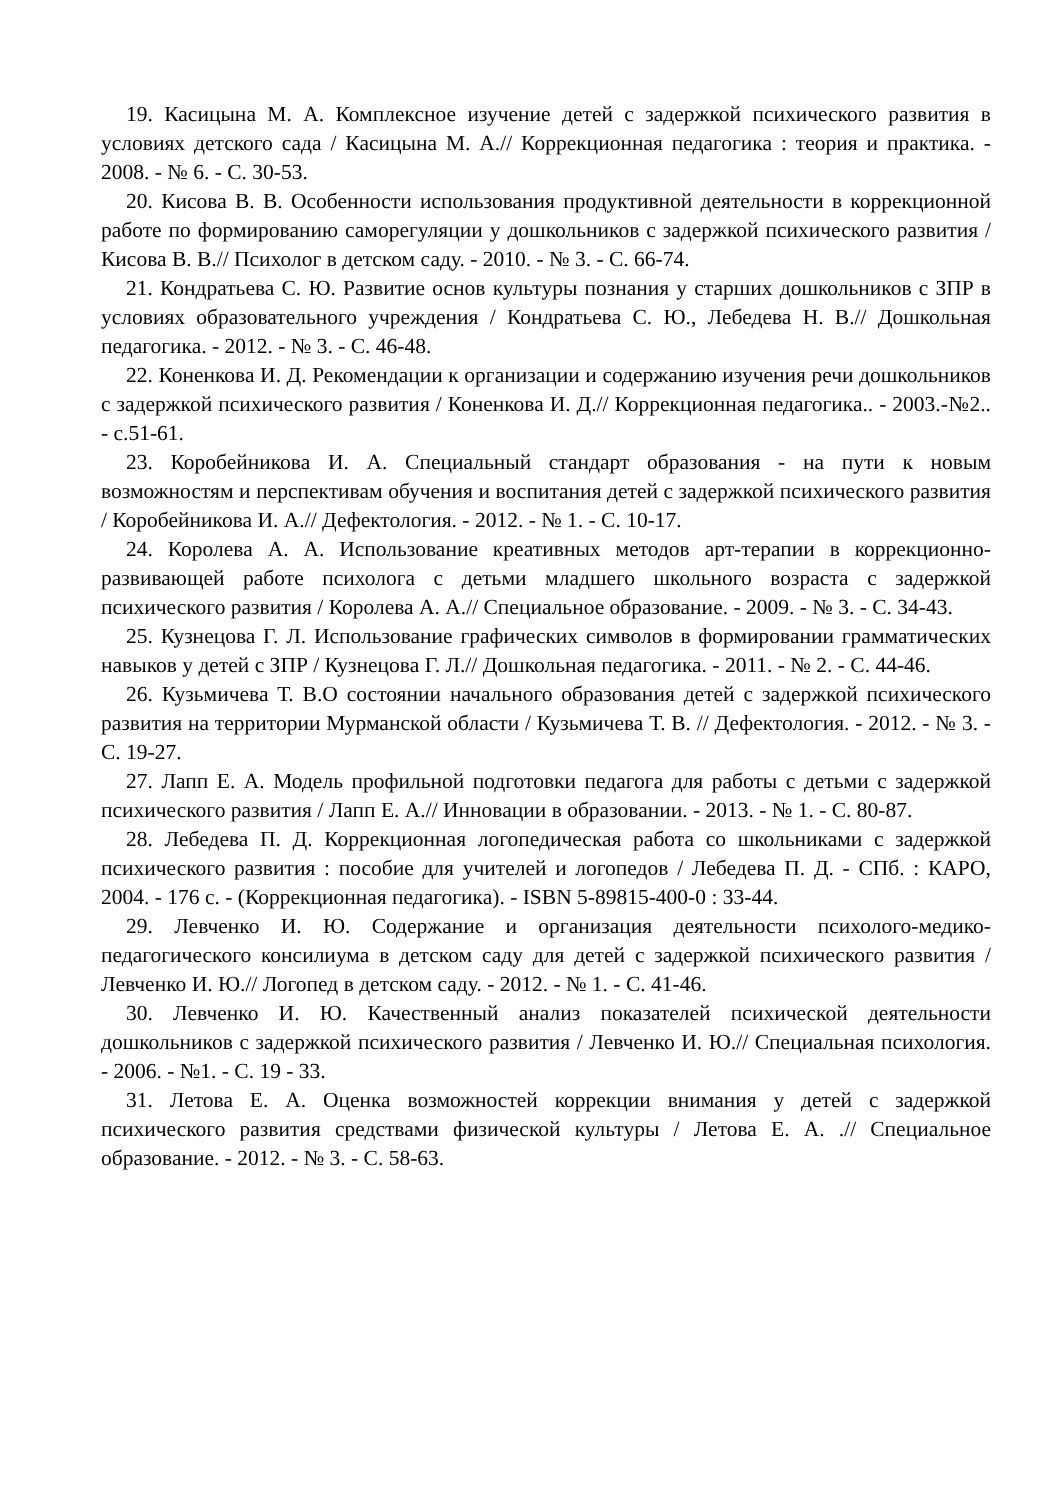19. Касицына М. А. Комплексное изучение детей с задержкой психического развития в условиях детского сада / Касицына М. А.// Коррекционная педагогика : теория и практика. - 2008. - № 6. - С. 30-53.
20. Кисова В. В. Особенности использования продуктивной деятельности в коррекционной работе по формированию саморегуляции у дошкольников с задержкой психического развития / Кисова В. В.// Психолог в детском саду. - 2010. - № 3. - С. 66-74.
21. Кондратьева С. Ю. Развитие основ культуры познания у старших дошкольников с ЗПР в условиях образовательного учреждения / Кондратьева С. Ю., Лебедева Н. В.// Дошкольная педагогика. - 2012. - № 3. - С. 46-48.
22. Коненкова И. Д. Рекомендации к организации и содержанию изучения речи дошкольников с задержкой психического развития / Коненкова И. Д.// Коррекционная педагогика.. - 2003.-№2.. - с.51-61.
23. Коробейникова И. А. Специальный стандарт образования - на пути к новым возможностям и перспективам обучения и воспитания детей с задержкой психического развития / Коробейникова И. А.// Дефектология. - 2012. - № 1. - С. 10-17.
24. Королева А. А. Использование креативных методов арт-терапии в коррекционно-развивающей работе психолога с детьми младшего школьного возраста с задержкой психического развития / Королева А. А.// Специальное образование. - 2009. - № 3. - С. 34-43.
25. Кузнецова Г. Л. Использование графических символов в формировании грамматических навыков у детей с ЗПР / Кузнецова Г. Л.// Дошкольная педагогика. - 2011. - № 2. - С. 44-46.
26. Кузьмичева Т. В.О состоянии начального образования детей с задержкой психического развития на территории Мурманской области / Кузьмичева Т. В. // Дефектология. - 2012. - № 3. - С. 19-27.
27. Лапп Е. А. Модель профильной подготовки педагога для работы с детьми с задержкой психического развития / Лапп Е. А.// Инновации в образовании. - 2013. - № 1. - С. 80-87.
28. Лебедева П. Д. Коррекционная логопедическая работа со школьниками с задержкой психического развития : пособие для учителей и логопедов / Лебедева П. Д. - СПб. : КАРО, 2004. - 176 с. - (Коррекционная педагогика). - ISBN 5-89815-400-0 : 33-44.
29. Левченко И. Ю. Содержание и организация деятельности психолого-медико-педагогического консилиума в детском саду для детей с задержкой психического развития / Левченко И. Ю.// Логопед в детском саду. - 2012. - № 1. - С. 41-46.
30. Левченко И. Ю. Качественный анализ показателей психической деятельности дошкольников с задержкой психического развития / Левченко И. Ю.// Специальная психология. - 2006. - №1. - С. 19 - 33.
31. Летова Е. А. Оценка возможностей коррекции внимания у детей с задержкой психического развития средствами физической культуры / Летова Е. А. .// Специальное образование. - 2012. - № 3. - С. 58-63.